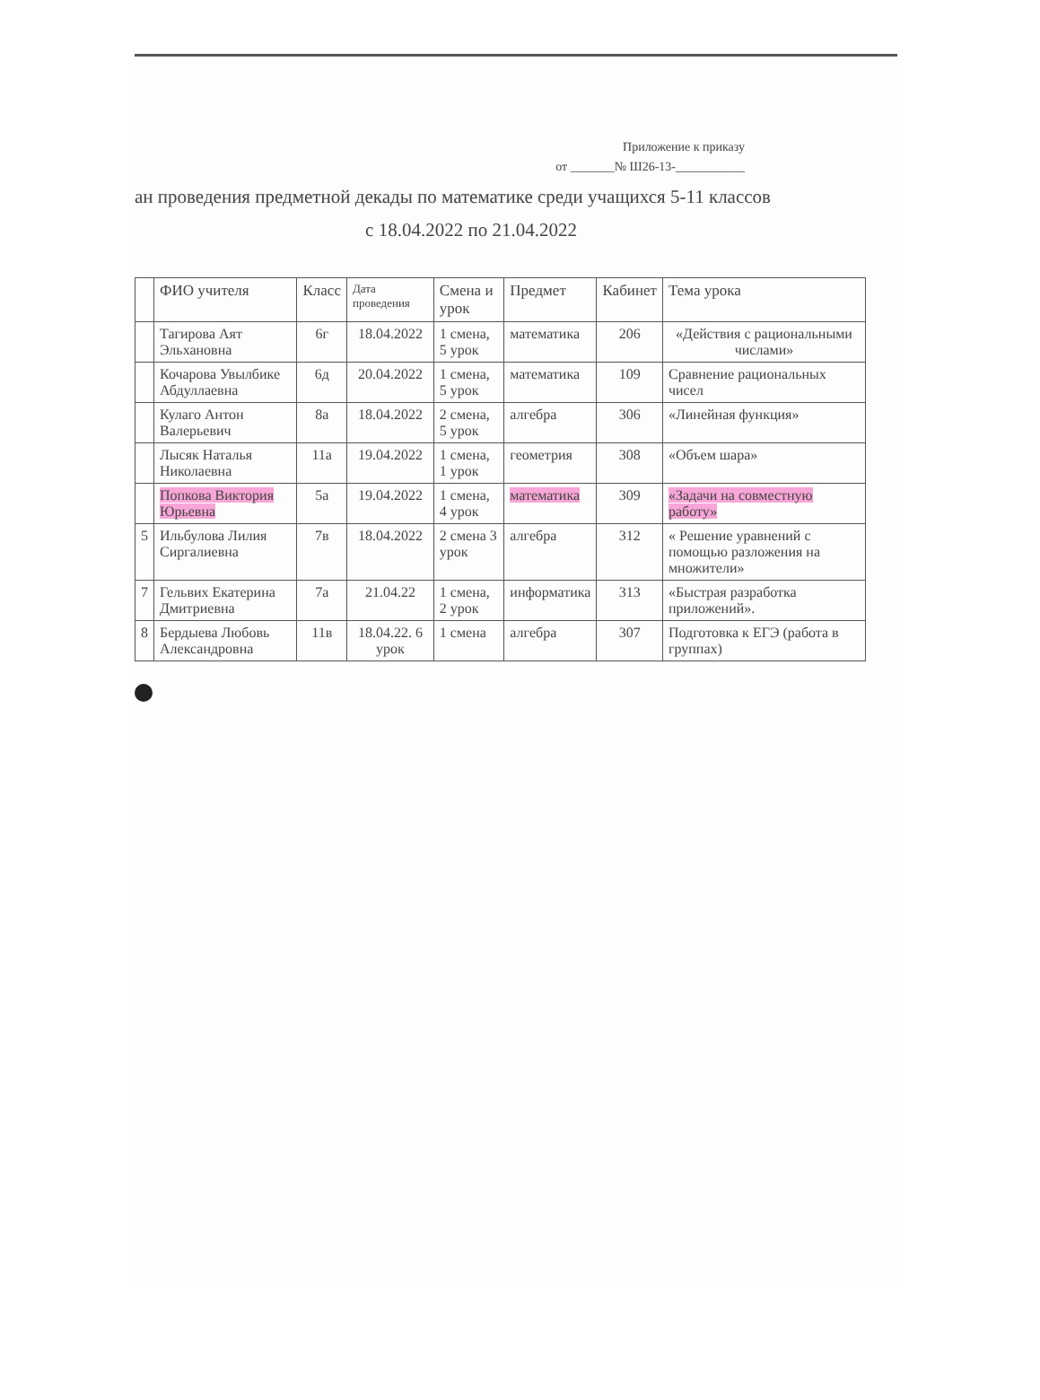Приложение к приказу
от _______№ Ш26-13-___________
ан проведения предметной декады по математике среди учащихся 5-11 классов
с 18.04.2022 по 21.04.2022
| | ФИО учителя | Класс | Дата проведения | Смена и урок | Предмет | Кабинет | Тема урока |
| --- | --- | --- | --- | --- | --- | --- | --- |
| | Тагирова Аят Эльхановна | 6г | 18.04.2022 | 1 смена, 5 урок | математика | 206 | «Действия с рациональными числами» |
| | Кочарова Увылбике Абдуллаевна | 6д | 20.04.2022 | 1 смена, 5 урок | математика | 109 | Сравнение рациональных чисел |
| | Кулаго Антон Валерьевич | 8а | 18.04.2022 | 2 смена, 5 урок | алгебра | 306 | «Линейная функция» |
| | Лысяк Наталья Николаевна | 11а | 19.04.2022 | 1 смена, 1 урок | геометрия | 308 | «Объем шара» |
| | Попкова Виктория Юрьевна | 5а | 19.04.2022 | 1 смена, 4 урок | математика | 309 | «Задачи на совместную работу» |
| 5 | Ильбулова Лилия Сиргалиевна | 7в | 18.04.2022 | 2 смена 3 урок | алгебра | 312 | « Решение уравнений с помощью разложения на множители» |
| 7 | Гельвих Екатерина Дмитриевна | 7а | 21.04.22 | 1 смена, 2 урок | информатика | 313 | «Быстрая разработка приложений». |
| 8 | Бердыева Любовь Александровна | 11в | 18.04.22. 6 урок | 1 смена | алгебра | 307 | Подготовка к ЕГЭ (работа в группах) |